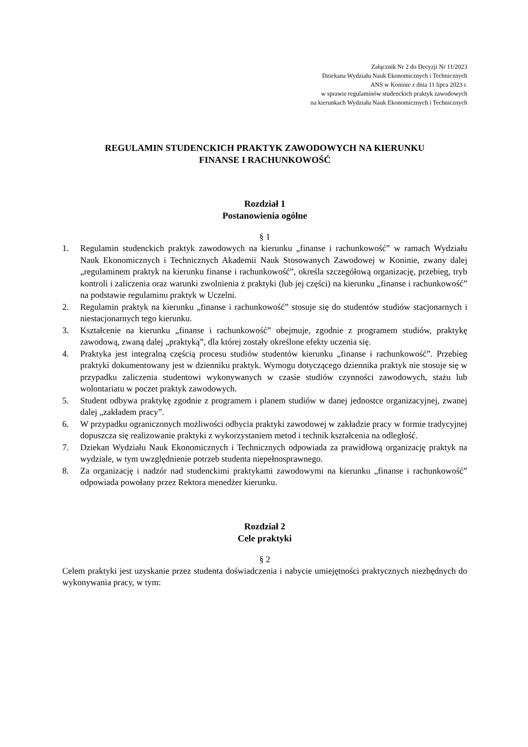Załącznik Nr 2 do Decyzji Nr 11/2023
Dziekana Wydziału Nauk Ekonomicznych i Technicznych
ANS w Koninie z dnia 11 lipca 2023 r.
w sprawie regulaminów studenckich praktyk zawodowych
na kierunkach Wydziału Nauk Ekonomicznych i Technicznych
REGULAMIN STUDENCKICH PRAKTYK ZAWODOWYCH NA KIERUNKU
FINANSE I RACHUNKOWOŚĆ
Rozdział 1
Postanowienia ogólne
§ 1
1. Regulamin studenckich praktyk zawodowych na kierunku „finanse i rachunkowość” w ramach Wydziału Nauk Ekonomicznych i Technicznych Akademii Nauk Stosowanych Zawodowej w Koninie, zwany dalej „regulaminem praktyk na kierunku finanse i rachunkowość”, określa szczegółową organizację, przebieg, tryb kontroli i zaliczenia oraz warunki zwolnienia z praktyki (lub jej części) na kierunku „finanse i rachunkowość” na podstawie regulaminu praktyk w Uczelni.
2. Regulamin praktyk na kierunku „finanse i rachunkowość” stosuje się do studentów studiów stacjonarnych i niestacjonarnych tego kierunku.
3. Kształcenie na kierunku „finanse i rachunkowość” obejmuje, zgodnie z programem studiów, praktykę zawodową, zwaną dalej „praktyką”, dla której zostały określone efekty uczenia się.
4. Praktyka jest integralną częścią procesu studiów studentów kierunku „finanse i rachunkowość”. Przebieg praktyki dokumentowany jest w dzienniku praktyk. Wymogu dotyczącego dziennika praktyk nie stosuje się w przypadku zaliczenia studentowi wykonywanych w czasie studiów czynności zawodowych, stażu lub wolontariatu w poczet praktyk zawodowych.
5. Student odbywa praktykę zgodnie z programem i planem studiów w danej jednostce organizacyjnej, zwanej dalej „zakładem pracy”.
6. W przypadku ograniczonych możliwości odbycia praktyki zawodowej w zakładzie pracy w formie tradycyjnej dopuszcza się realizowanie praktyki z wykorzystaniem metod i technik kształcenia na odległość.
7. Dziekan Wydziału Nauk Ekonomicznych i Technicznych odpowiada za prawidłową organizację praktyk na wydziale, w tym uwzględnienie potrzeb studenta niepełnosprawnego.
8. Za organizację i nadzór nad studenckimi praktykami zawodowymi na kierunku „finanse i rachunkowość” odpowiada powołany przez Rektora menedżer kierunku.
Rozdział 2
Cele praktyki
§ 2
Celem praktyki jest uzyskanie przez studenta doświadczenia i nabycie umiejętności praktycznych niezbędnych do wykonywania pracy, w tym: